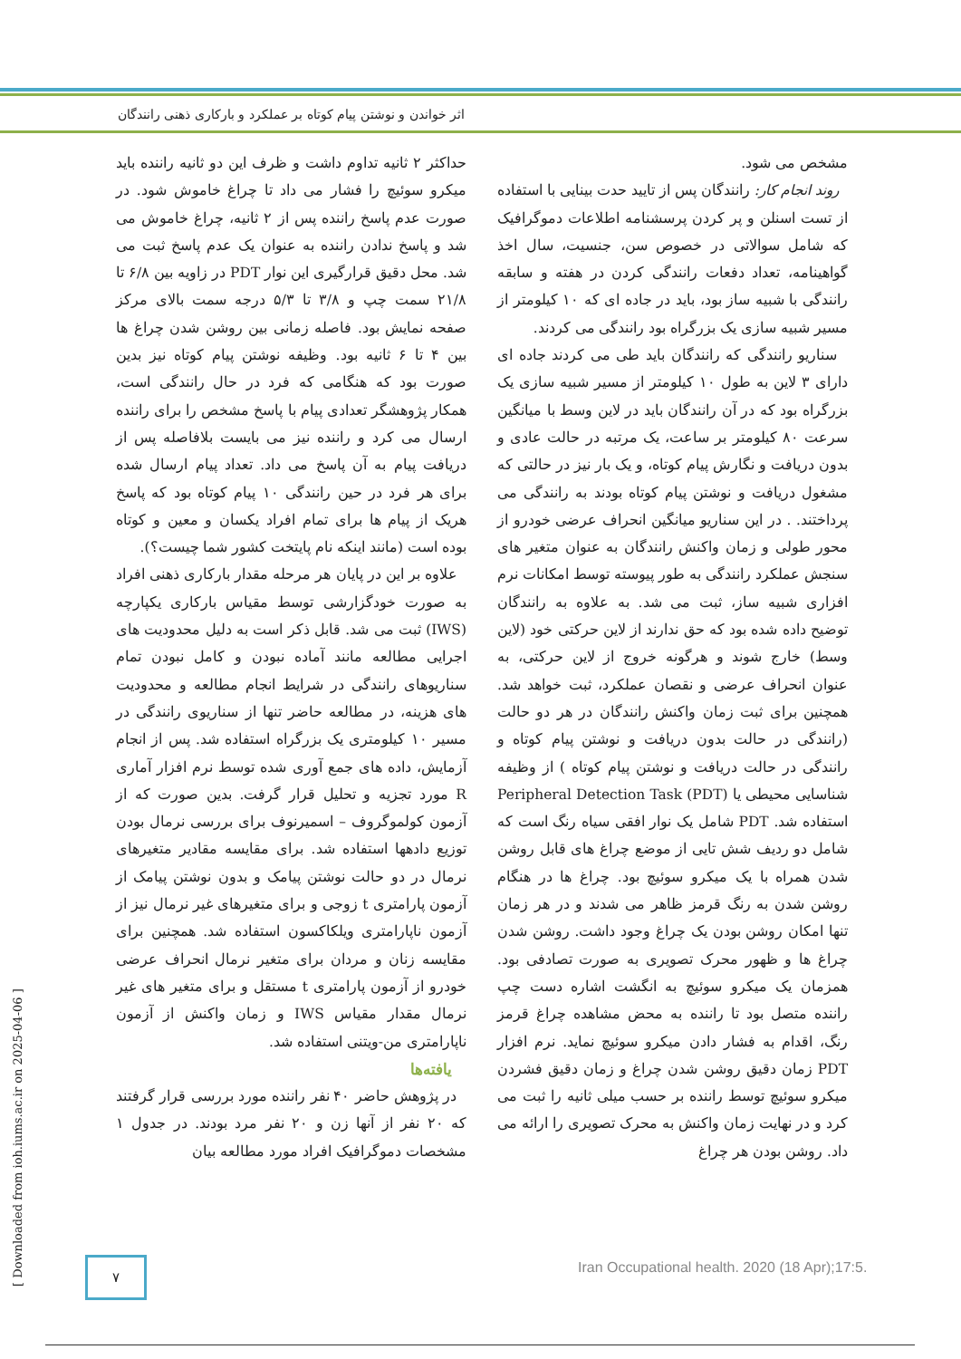اثر خواندن و نوشتن پیام کوتاه بر عملکرد و بارکاری ذهنی رانندگان
مشخص می شود.
روند انجام کار: رانندگان پس از تایید حدت بینایی با استفاده از تست اسنلن و پر کردن پرسشنامه اطلاعات دموگرافیک که شامل سوالاتی در خصوص سن، جنسیت، سال اخذ گواهینامه، تعداد دفعات رانندگی کردن در هفته و سابقه رانندگی با شبیه ساز بود، باید در جاده ای که ۱۰ کیلومتر از مسیر شبیه سازی یک بزرگراه بود رانندگی می کردند.
سناریو رانندگی که رانندگان باید طی می کردند جاده ای دارای ۳ لاین به طول ۱۰ کیلومتر از مسیر شبیه سازی یک بزرگراه بود که در آن رانندگان باید در لاین وسط با میانگین سرعت ۸۰ کیلومتر بر ساعت، یک مرتبه در حالت عادی و بدون دریافت و نگارش پیام کوتاه، و یک بار نیز در حالتی که مشغول دریافت و نوشتن پیام کوتاه بودند به رانندگی می پرداختند. . در این سناریو میانگین انحراف عرضی خودرو از محور طولی و زمان واکنش رانندگان به عنوان متغیر های سنجش عملکرد رانندگی به طور پیوسته توسط امکانات نرم افزاری شبیه ساز، ثبت می شد. به علاوه به رانندگان توضیح داده شده بود که حق ندارند از لاین حرکتی خود (لاین وسط) خارج شوند و هرگونه خروج از لاین حرکتی، به عنوان انحراف عرضی و نقصان عملکرد، ثبت خواهد شد. همچنین برای ثبت زمان واکنش رانندگان در هر دو حالت (رانندگی در حالت بدون دریافت و نوشتن پیام کوتاه و رانندگی در حالت دریافت و نوشتن پیام کوتاه ) از وظیفه شناسایی محیطی یا Peripheral Detection Task (PDT) استفاده شد. PDT شامل یک نوار افقی سیاه رنگ است که شامل دو ردیف شش تایی از موضع چراغ های قابل روشن شدن همراه با یک میکرو سوئیچ بود. چراغ ها در هنگام روشن شدن به رنگ قرمز ظاهر می شدند و در هر زمان تنها امکان روشن بودن یک چراغ وجود داشت. روشن شدن چراغ ها و ظهور محرک تصویری به صورت تصادفی بود. همزمان یک میکرو سوئیچ به انگشت اشاره دست چپ راننده متصل بود تا راننده به محض مشاهده چراغ قرمز رنگ، اقدام به فشار دادن میکرو سوئیچ نماید. نرم افزار PDT زمان دقیق روشن شدن چراغ و زمان دقیق فشردن میکرو سوئیچ توسط راننده بر حسب میلی ثانیه را ثبت می کرد و در نهایت زمان واکنش به محرک تصویری را ارائه می داد. روشن بودن هر چراغ
حداکثر ۲ ثانیه تداوم داشت و ظرف این دو ثانیه راننده باید میکرو سوئیچ را فشار می داد تا چراغ خاموش شود. در صورت عدم پاسخ راننده پس از ۲ ثانیه، چراغ خاموش می شد و پاسخ ندادن راننده به عنوان یک عدم پاسخ ثبت می شد. محل دقیق قرارگیری این نوار PDT در زاویه بین ۶/۸ تا ۲۱/۸ سمت چپ و ۳/۸ تا ۵/۳ درجه سمت بالای مرکز صفحه نمایش بود. فاصله زمانی بین روشن شدن چراغ ها بین ۴ تا ۶ ثانیه بود. وظیفه نوشتن پیام کوتاه نیز بدین صورت بود که هنگامی که فرد در حال رانندگی است، همکار پژوهشگر تعدادی پیام با پاسخ مشخص را برای راننده ارسال می کرد و راننده نیز می بایست بلافاصله پس از دریافت پیام به آن پاسخ می داد. تعداد پیام ارسال شده برای هر فرد در حین رانندگی ۱۰ پیام کوتاه بود که پاسخ هریک از پیام ها برای تمام افراد یکسان و معین و کوتاه بوده است (مانند اینکه نام پایتخت کشور شما چیست؟).
علاوه بر این در پایان هر مرحله مقدار بارکاری ذهنی افراد به صورت خودگزارشی توسط مقیاس بارکاری یکپارچه (IWS) ثبت می شد. قابل ذکر است به دلیل محدودیت های اجرایی مطالعه مانند آماده نبودن و کامل نبودن تمام سناریوهای رانندگی در شرایط انجام مطالعه و محدودیت های هزینه، در مطالعه حاضر تنها از سناریوی رانندگی در مسیر ۱۰ کیلومتری یک بزرگراه استفاده شد. پس از انجام آزمایش، داده های جمع آوری شده توسط نرم افزار آماری R مورد تجزیه و تحلیل قرار گرفت. بدین صورت که از آزمون کولموگروف – اسمیرنوف برای بررسی نرمال بودن توزیع دادهها استفاده شد. برای مقایسه مقادیر متغیرهای نرمال در دو حالت نوشتن پیامک و بدون نوشتن پیامک از آزمون پارامتری t زوجی و برای متغیرهای غیر نرمال نیز از آزمون ناپارامتری ویلکاکسون استفاده شد. همچنین برای مقایسه زنان و مردان برای متغیر نرمال انحراف عرضی خودرو از آزمون پارامتری t مستقل و برای متغیر های غیر نرمال مقدار مقیاس IWS و زمان واکنش از آزمون ناپارامتری من-ویتنی استفاده شد.
یافته‌ها
در پژوهش حاضر ۴۰ نفر راننده مورد بررسی قرار گرفتند که ۲۰ نفر از آنها زن و ۲۰ نفر مرد بودند. در جدول ۱ مشخصات دموگرافیک افراد مورد مطالعه بیان
[ Downloaded from ioh.iums.ac.ir on 2025-04-06 ]
۷
Iran Occupational health. 2020 (18 Apr);17:5.